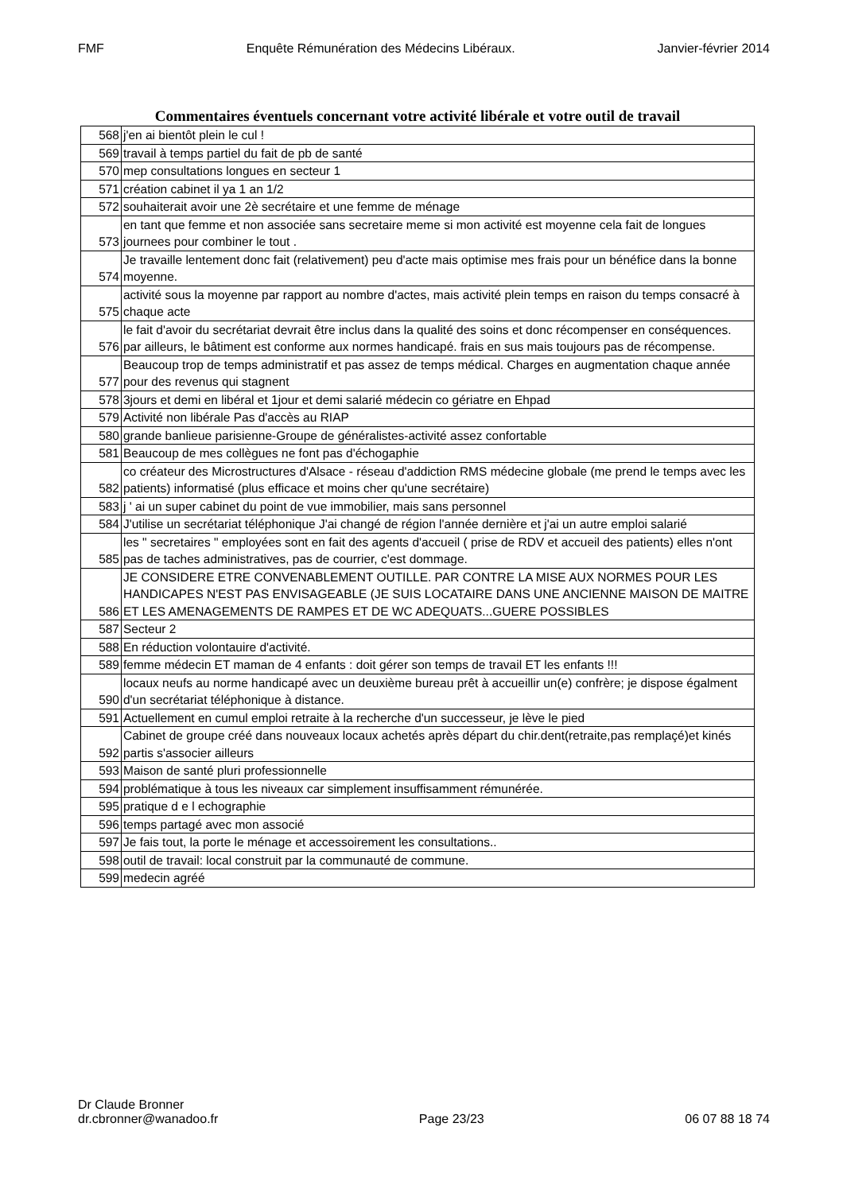FMF Enquête Rémunération des Médecins Libéraux. Janvier-février 2014
Commentaires éventuels concernant votre activité libérale et votre outil de travail
| 568 | j'en ai bientôt plein le cul ! |
| 569 | travail à temps partiel du fait de pb de santé |
| 570 | mep consultations longues en secteur 1 |
| 571 | création cabinet il ya 1 an 1/2 |
| 572 | souhaiterait avoir une 2è secrétaire et une femme de ménage |
| 573 | en tant que femme et non associée sans secretaire meme si mon activité est moyenne cela fait de longues journees pour combiner le tout . |
| 574 | Je travaille lentement donc fait (relativement) peu d'acte mais optimise mes frais pour un bénéfice dans la bonne moyenne. |
| 575 | activité sous la moyenne par rapport au nombre d'actes, mais activité plein temps en raison du temps consacré à chaque acte |
| 576 | le fait d'avoir du secrétariat devrait être inclus dans la qualité des soins et donc récompenser en conséquences. par ailleurs, le bâtiment est conforme aux normes handicapé. frais en sus mais toujours pas de récompense. |
| 577 | Beaucoup trop de temps administratif et pas assez de temps médical. Charges en augmentation chaque année pour des revenus qui stagnent |
| 578 | 3jours et demi en libéral et 1jour et demi salarié médecin co gériatre en Ehpad |
| 579 | Activité non libérale Pas d'accès au RIAP |
| 580 | grande banlieue parisienne-Groupe de généralistes-activité assez confortable |
| 581 | Beaucoup de mes collègues ne font pas d'échogaphie |
| 582 | co créateur des Microstructures d'Alsace - réseau d'addiction RMS médecine globale (me prend le temps avec les patients) informatisé (plus efficace et moins cher qu'une secrétaire) |
| 583 | j ' ai un super cabinet du point de vue immobilier, mais sans personnel |
| 584 | J'utilise un secrétariat téléphonique J'ai changé de région l'année dernière et j'ai un autre emploi salarié |
| 585 | les " secretaires " employées sont en fait des agents d'accueil ( prise de RDV et accueil des patients) elles n'ont pas de taches administratives, pas de courrier, c'est dommage. |
| 586 | JE CONSIDERE ETRE CONVENABLEMENT OUTILLE. PAR CONTRE LA MISE AUX NORMES POUR LES HANDICAPES N'EST PAS ENVISAGEABLE (JE SUIS LOCATAIRE DANS UNE ANCIENNE MAISON DE MAITRE ET LES AMENAGEMENTS DE RAMPES ET DE WC ADEQUATS...GUERE POSSIBLES |
| 587 | Secteur 2 |
| 588 | En réduction volontauire d'activité. |
| 589 | femme médecin ET maman de 4 enfants : doit gérer son temps de travail ET les enfants !!! |
| 590 | locaux neufs au norme handicapé avec un deuxième bureau prêt à accueillir un(e) confrère; je dispose égalment d'un secrétariat téléphonique à distance. |
| 591 | Actuellement en cumul emploi retraite à la recherche d'un successeur, je lève le pied |
| 592 | Cabinet de groupe créé dans nouveaux locaux achetés après départ du chir.dent(retraite,pas remplaçé)et kinés partis s'associer ailleurs |
| 593 | Maison de santé pluri professionnelle |
| 594 | problématique à tous les niveaux car simplement insuffisamment rémunérée. |
| 595 | pratique d e l echographie |
| 596 | temps partagé avec mon associé |
| 597 | Je fais tout, la porte le ménage et accessoirement les consultations.. |
| 598 | outil de travail: local construit par la communauté de commune. |
| 599 | medecin agréé |
Dr Claude Bronner
dr.cbronner@wanadoo.fr Page 23/23 06 07 88 18 74